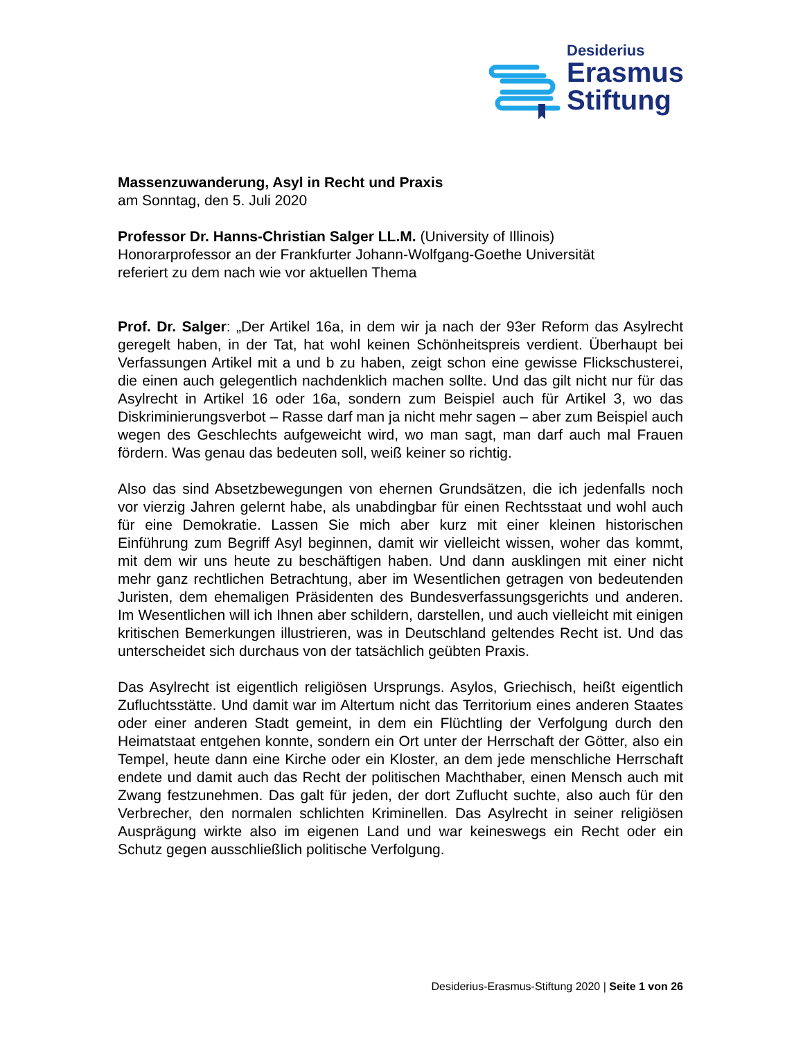Desiderius
Erasmus
Stiftung
Massenzuwanderung, Asyl in Recht und Praxis
am Sonntag, den 5. Juli 2020
Professor Dr. Hanns-Christian Salger LL.M. (University of Illinois)
Honorarprofessor an der Frankfurter Johann-Wolfgang-Goethe Universität
referiert zu dem nach wie vor aktuellen Thema
Prof. Dr. Salger: „Der Artikel 16a, in dem wir ja nach der 93er Reform das Asylrecht geregelt haben, in der Tat, hat wohl keinen Schönheitspreis verdient. Überhaupt bei Verfassungen Artikel mit a und b zu haben, zeigt schon eine gewisse Flickschusterei, die einen auch gelegentlich nachdenklich machen sollte. Und das gilt nicht nur für das Asylrecht in Artikel 16 oder 16a, sondern zum Beispiel auch für Artikel 3, wo das Diskriminierungsverbot – Rasse darf man ja nicht mehr sagen – aber zum Beispiel auch wegen des Geschlechts aufgeweicht wird, wo man sagt, man darf auch mal Frauen fördern. Was genau das bedeuten soll, weiß keiner so richtig.
Also das sind Absetzbewegungen von ehernen Grundsätzen, die ich jedenfalls noch vor vierzig Jahren gelernt habe, als unabdingbar für einen Rechtsstaat und wohl auch für eine Demokratie. Lassen Sie mich aber kurz mit einer kleinen historischen Einführung zum Begriff Asyl beginnen, damit wir vielleicht wissen, woher das kommt, mit dem wir uns heute zu beschäftigen haben. Und dann ausklingen mit einer nicht mehr ganz rechtlichen Betrachtung, aber im Wesentlichen getragen von bedeutenden Juristen, dem ehemaligen Präsidenten des Bundesverfassungsgerichts und anderen. Im Wesentlichen will ich Ihnen aber schildern, darstellen, und auch vielleicht mit einigen kritischen Bemerkungen illustrieren, was in Deutschland geltendes Recht ist. Und das unterscheidet sich durchaus von der tatsächlich geübten Praxis.
Das Asylrecht ist eigentlich religiösen Ursprungs. Asylos, Griechisch, heißt eigentlich Zufluchtsstätte. Und damit war im Altertum nicht das Territorium eines anderen Staates oder einer anderen Stadt gemeint, in dem ein Flüchtling der Verfolgung durch den Heimatstaat entgehen konnte, sondern ein Ort unter der Herrschaft der Götter, also ein Tempel, heute dann eine Kirche oder ein Kloster, an dem jede menschliche Herrschaft endete und damit auch das Recht der politischen Machthaber, einen Mensch auch mit Zwang festzunehmen. Das galt für jeden, der dort Zuflucht suchte, also auch für den Verbrecher, den normalen schlichten Kriminellen. Das Asylrecht in seiner religiösen Ausprägung wirkte also im eigenen Land und war keineswegs ein Recht oder ein Schutz gegen ausschließlich politische Verfolgung.
Desiderius-Erasmus-Stiftung 2020 | Seite 1 von 26